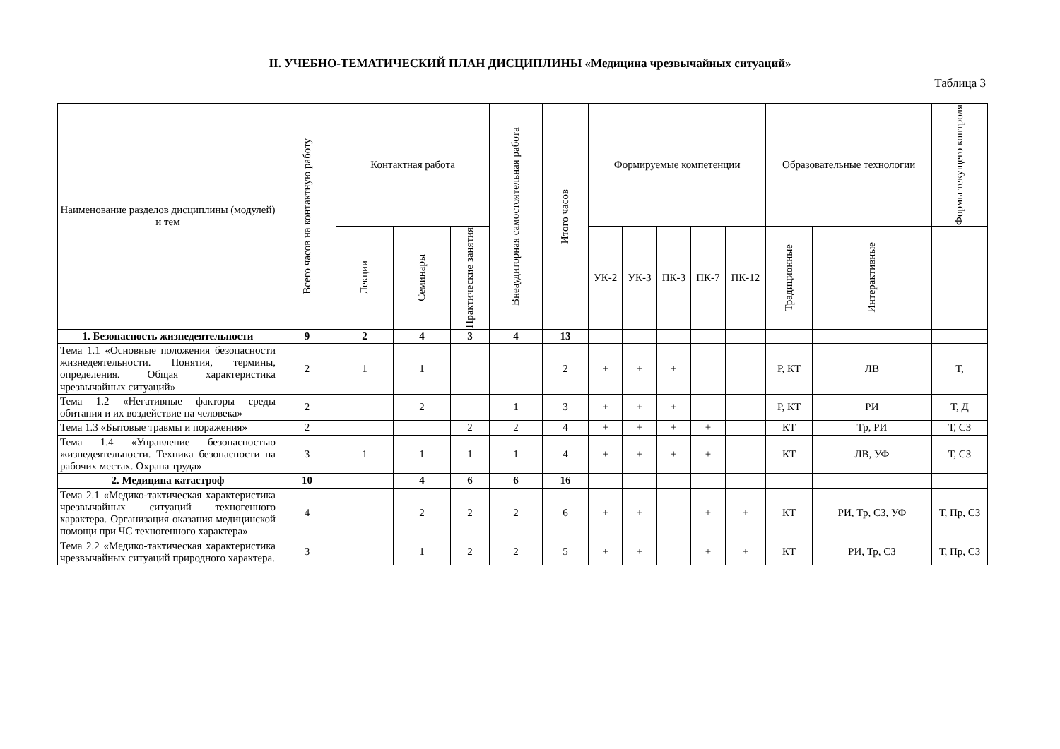II. УЧЕБНО-ТЕМАТИЧЕСКИЙ ПЛАН ДИСЦИПЛИНЫ «Медицина чрезвычайных ситуаций»
Таблица 3
| Наименование разделов дисциплины (модулей) и тем | Всего часов на контактную работу | Контактная работа | | | Внеаудиторная самостоятельная работа | Итого часов | Формируемые компетенции | | | | | Образовательные технологии | | Формы текущего контроля |
| --- | --- | --- | --- | --- | --- | --- | --- | --- | --- | --- | --- | --- | --- | --- |
| | | Лекции | Семинары | Практические занятия | | | УК-2 | УК-3 | ПК-3 | ПК-7 | ПК-12 | Традиционные | Интерактивные | |
| 1. Безопасность жизнедеятельности | 9 | 2 | 4 | 3 | 4 | 13 | | | | | | | | |
| Тема 1.1 «Основные положения безопасности жизнедеятельности. Понятия, термины, определения. Общая характеристика чрезвычайных ситуаций» | 2 | 1 | 1 | | | 2 | + | + | + | | | Р, КТ | ЛВ | Т, |
| Тема 1.2 «Негативные факторы среды обитания и их воздействие на человека» | 2 | | 2 | | 1 | 3 | + | + | + | | | Р, КТ | РИ | Т, Д |
| Тема 1.3 «Бытовые травмы и поражения» | 2 | | | 2 | 2 | 4 | + | + | + | + | | КТ | Тр, РИ | Т, СЗ |
| Тема 1.4 «Управление безопасностью жизнедеятельности. Техника безопасности на рабочих местах. Охрана труда» | 3 | 1 | 1 | 1 | 1 | 4 | + | + | + | + | | КТ | ЛВ, УФ | Т, СЗ |
| 2. Медицина катастроф | 10 | | 4 | 6 | 6 | 16 | | | | | | | | |
| Тема 2.1 «Медико-тактическая характеристика чрезвычайных ситуаций техногенного характера. Организация оказания медицинской помощи при ЧС техногенного характера» | 4 | | 2 | 2 | 2 | 6 | + | + | | + | + | КТ | РИ, Тр, СЗ, УФ | Т, Пр, СЗ |
| Тема 2.2 «Медико-тактическая характеристика чрезвычайных ситуаций природного характера. | 3 | | 1 | 2 | 2 | 5 | + | + | | + | + | КТ | РИ, Тр, СЗ | Т, Пр, СЗ |